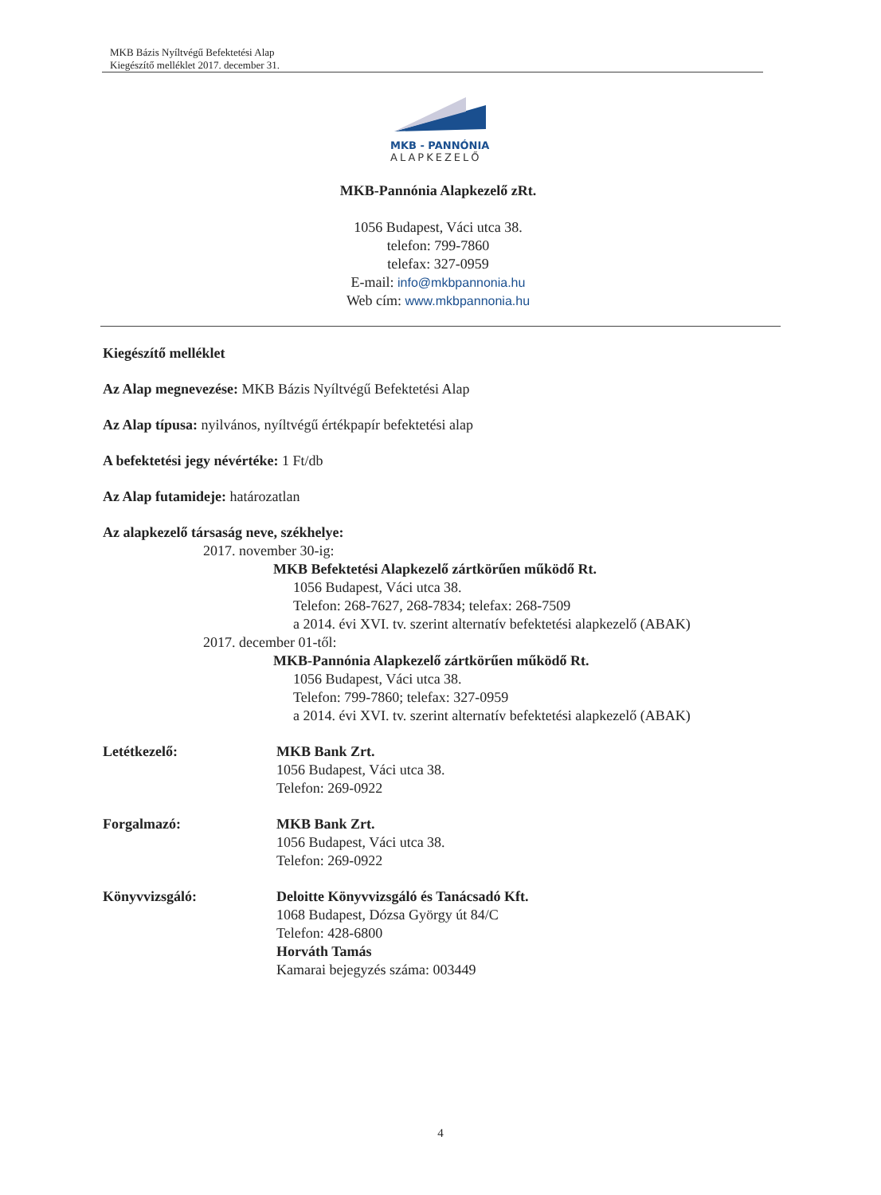MKB Bázis Nyíltvégű Befektetési Alap
Kiegészítő melléklet 2017. december 31.
MKB - PANNÓNIA
ALAPKEZELŐ
MKB-Pannónia Alapkezelő zRt.
1056 Budapest, Váci utca 38.
telefon: 799-7860
telefax: 327-0959
E-mail: info@mkbpannonia.hu
Web cím: www.mkbpannonia.hu
Kiegészítő melléklet
Az Alap megnevezése: MKB Bázis Nyíltvégű Befektetési Alap
Az Alap típusa: nyilvános, nyíltvégű értékpapír befektetési alap
A befektetési jegy névértéke: 1 Ft/db
Az Alap futamideje: határozatlan
Az alapkezelő társaság neve, székhelye:
2017. november 30-ig:
MKB Befektetési Alapkezelő zártkörűen működő Rt.
1056 Budapest, Váci utca 38.
Telefon: 268-7627, 268-7834; telefax: 268-7509
a 2014. évi XVI. tv. szerint alternatív befektetési alapkezelő (ABAK)
2017. december 01-től:
MKB-Pannónia Alapkezelő zártkörűen működő Rt.
1056 Budapest, Váci utca 38.
Telefon: 799-7860; telefax: 327-0959
a 2014. évi XVI. tv. szerint alternatív befektetési alapkezelő (ABAK)
Letétkezelő: MKB Bank Zrt.
1056 Budapest, Váci utca 38.
Telefon: 269-0922
Forgalmazó: MKB Bank Zrt.
1056 Budapest, Váci utca 38.
Telefon: 269-0922
Könyvvizsgáló: Deloitte Könyvvizsgáló és Tanácsadó Kft.
1068 Budapest, Dózsa György út 84/C
Telefon: 428-6800
Horváth Tamás
Kamarai bejegyzés száma: 003449
4